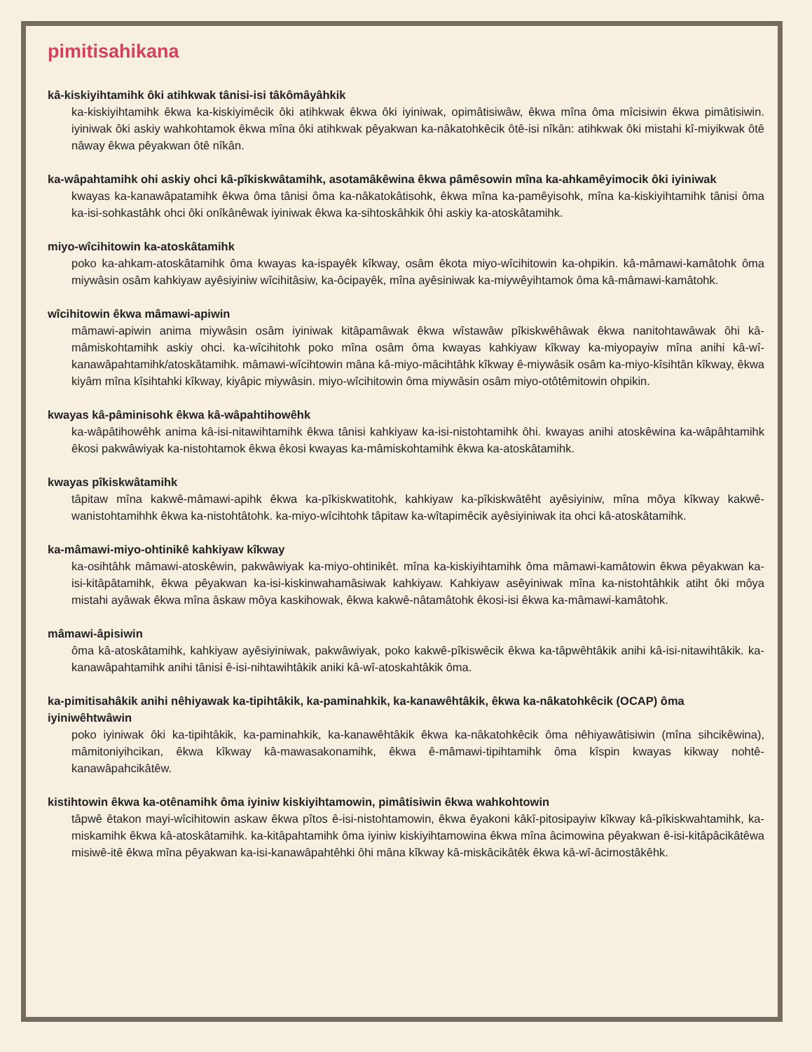pimitisahikana
kâ-kiskiyihtamihk ôki atihkwak tânisi-isi tâkômâyâhkik
ka-kiskiyihtamihk êkwa ka-kiskiyimêcik ôki atihkwak êkwa ôki iyiniwak, opimâtisiwâw, êkwa mîna ôma mîcisiwin êkwa pimâtisiwin. iyiniwak ôki askiy wahkohtamok êkwa mîna ôki atihkwak pêyakwan ka-nâkatohkêcik ôtê-isi nîkân: atihkwak ôki mistahi kî-miyikwak ôtê nâway êkwa pêyakwan ôtê nîkân.
ka-wâpahtamihk ohi askiy ohci kâ-pîkiskwâtamihk, asotamâkêwina êkwa pâmêsowin mîna ka-ahkamêyimocik ôki iyiniwak
kwayas ka-kanawâpatamihk êkwa ôma tânisi ôma ka-nâkatokâtisohk, êkwa mîna ka-pamêyisohk, mîna ka-kiskiyihtamihk tânisi ôma ka-isi-sohkastâhk ohci ôki onîkânêwak iyiniwak êkwa ka-sihtoskâhkik ôhi askiy ka-atoskâtamihk.
miyo-wîcihitowin ka-atoskâtamihk
poko ka-ahkam-atoskâtamihk ôma kwayas ka-ispayêk kîkway, osâm êkota miyo-wîcihitowin ka-ohpikin. kâ-mâmawi-kamâtohk ôma miywâsin osâm kahkiyaw ayêsiyiniw wîcihitâsiw, ka-ôcipayêk, mîna ayêsiniwak ka-miywêyihtamok ôma kâ-mâmawi-kamâtohk.
wîcihitowin êkwa mâmawi-apiwin
mâmawi-apiwin anima miywâsin osâm iyiniwak kitâpamâwak êkwa wîstawâw pîkiskwêhâwak êkwa nanitohtawâwak ôhi kâ-mâmiskohtamihk askiy ohci. ka-wîcihitohk poko mîna osâm ôma kwayas kahkiyaw kîkway ka-miyopayiw mîna anihi kâ-wî-kanawâpahtamihk/atoskâtamihk. mâmawi-wîcihtowin mâna kâ-miyo-mâcihtâhk kîkway ê-miywâsik osâm ka-miyo-kîsihtân kîkway, êkwa kiyâm mîna kîsihtahki kîkway, kiyâpic miywâsin. miyo-wîcihitowin ôma miywâsin osâm miyo-otôtêmitowin ohpikin.
kwayas kâ-pâminisohk êkwa kâ-wâpahtihowêhk
ka-wâpâtihowêhk anima kâ-isi-nitawihtamihk êkwa tânisi kahkiyaw ka-isi-nistohtamihk ôhi. kwayas anihi atoskêwina ka-wâpâhtamihk êkosi pakwâwiyak ka-nistohtamok êkwa êkosi kwayas ka-mâmiskohtamihk êkwa ka-atoskâtamihk.
kwayas pîkiskwâtamihk
tâpitaw mîna kakwê-mâmawi-apihk êkwa ka-pîkiskwatitohk, kahkiyaw ka-pîkiskwâtêht ayêsiyiniw, mîna môya kîkway kakwê-wanistohtamihhk êkwa ka-nistohtâtohk. ka-miyo-wîcihtohk tâpitaw ka-wîtapimêcik ayêsiyiniwak ita ohci kâ-atoskâtamihk.
ka-mâmawi-miyo-ohtinikê kahkiyaw kîkway
ka-osihtâhk mâmawi-atoskêwin, pakwâwiyak ka-miyo-ohtinikêt. mîna ka-kiskiyihtamihk ôma mâmawi-kamâtowin êkwa pêyakwan ka-isi-kitâpâtamihk, êkwa pêyakwan ka-isi-kiskinwahamâsiwak kahkiyaw. Kahkiyaw asêyiniwak mîna ka-nistohtâhkik atiht ôki môya mistahi ayâwak êkwa mîna âskaw môya kaskihowak, êkwa kakwê-nâtamâtohk êkosi-isi êkwa ka-mâmawi-kamâtohk.
mâmawi-âpisiwin
ôma kâ-atoskâtamihk, kahkiyaw ayêsiyiniwak, pakwâwiyak, poko kakwê-pîkiswêcik êkwa ka-tâpwêhtâkik anihi kâ-isi-nitawihtâkik. ka-kanawâpahtamihk anihi tânisi ê-isi-nihtawihtâkik aniki kâ-wî-atoskahtâkik ôma.
ka-pimitisahâkik anihi nêhiyawak ka-tipihtâkik, ka-paminahkik, ka-kanawêhtâkik, êkwa ka-nâkatohkêcik (OCAP) ôma iyiniwêhtwâwin
poko iyiniwak ôki ka-tipihtâkik, ka-paminahkik, ka-kanawêhtâkik êkwa ka-nâkatohkêcik ôma nêhiyawâtisiwin (mîna sihcikêwina), mâmitoniyihcikan, êkwa kîkway kâ-mawasakonamihk, êkwa ê-mâmawi-tipihtamihk ôma kîspin kwayas kikway nohtê-kanawâpahcikâtêw.
kistihtowin êkwa ka-otênamihk ôma iyiniw kiskiyihtamowin, pimâtisiwin êkwa wahkohtowin
tâpwê êtakon mayi-wîcihitowin askaw êkwa pîtos ê-isi-nistohtamowin, êkwa êyakoni kâkî-pitosipayiw kîkway kâ-pîkiskwahtamihk, ka-miskamihk êkwa kâ-atoskâtamihk. ka-kitâpahtamihk ôma iyiniw kiskiyihtamowina êkwa mîna âcimowina pêyakwan ê-isi-kitâpâcikâtêwa misiwê-itê êkwa mîna pêyakwan ka-isi-kanawâpahtêhki ôhi mâna kîkway kâ-miskâcikâtêk êkwa kâ-wî-âcimostâkêhk.